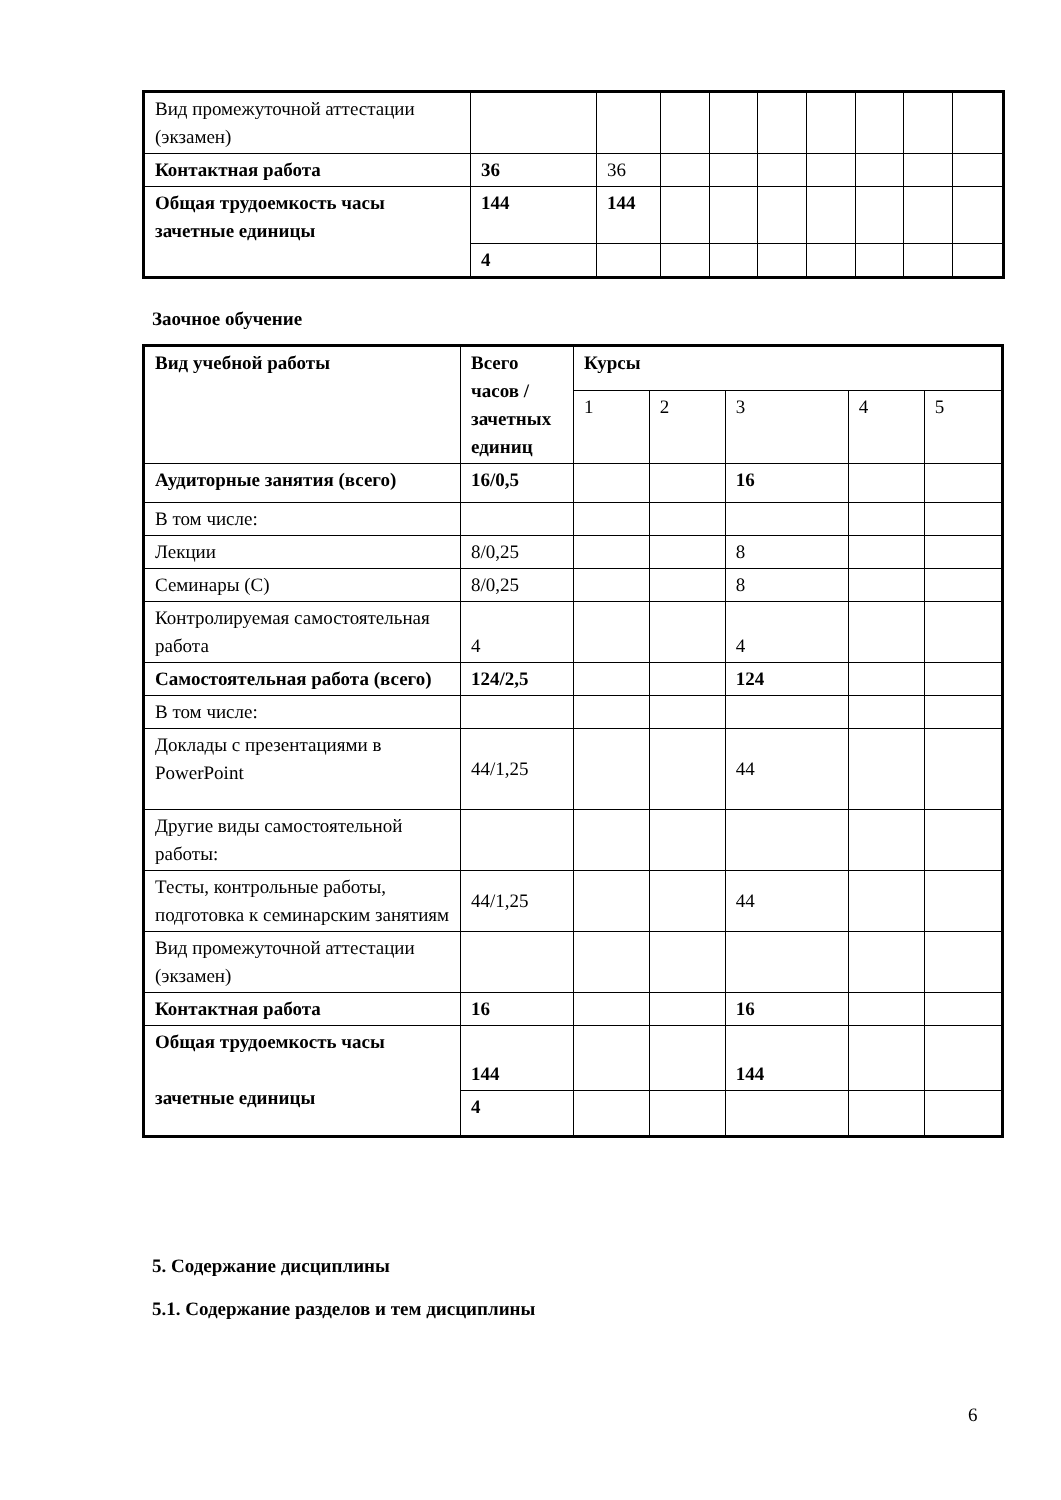| Вид промежуточной аттестации (экзамен) | | | | | | | | | |
| Контактная работа | 36 | 36 | | | | | | | |
| Общая трудоемкость часы зачетные единицы | 144 | 144 | | | | | | | |
| | 4 | | | | | | | | |
Заочное обучение
| Вид учебной работы | Всего часов / зачетных единиц | Курсы | | | | |
| | | 1 | 2 | 3 | 4 | 5 |
| Аудиторные занятия (всего) | 16/0,5 | | | 16 | | |
| В том числе: | | | | | | |
| Лекции | 8/0,25 | | | 8 | | |
| Семинары (С) | 8/0,25 | | | 8 | | |
| Контролируемая самостоятельная работа | 4 | | | 4 | | |
| Самостоятельная работа (всего) | 124/2,5 | | | 124 | | |
| В том числе: | | | | | | |
| Доклады с презентациями в PowerPoint | 44/1,25 | | | 44 | | |
| Другие виды самостоятельной работы: | | | | | | |
| Тесты, контрольные работы, подготовка к семинарским занятиям | 44/1,25 | | | 44 | | |
| Вид промежуточной аттестации (экзамен) | | | | | | |
| Контактная работа | 16 | | | 16 | | |
| Общая трудоемкость часы зачетные единицы | 144 | | | 144 | | |
| | 4 | | | | | |
5. Содержание дисциплины
5.1. Содержание разделов и тем дисциплины
6